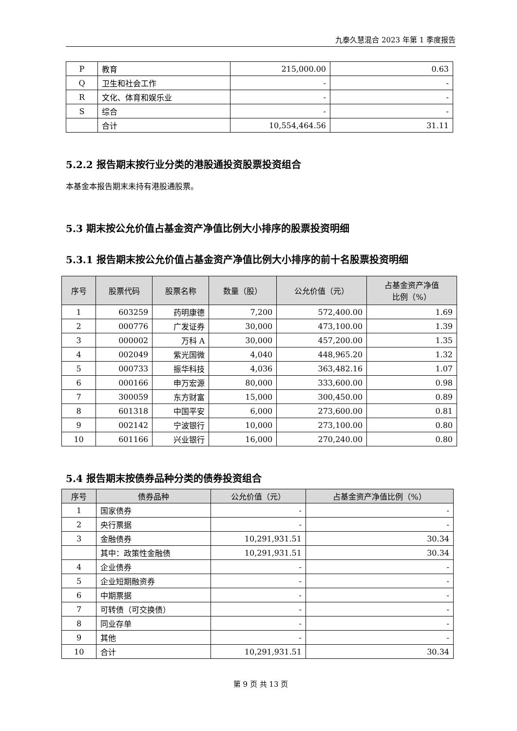九泰久慧混合 2023 年第 1 季度报告
| P | 教育 | 215,000.00 | 0.63 |
| Q | 卫生和社会工作 | - | - |
| R | 文化、体育和娱乐业 | - | - |
| S | 综合 | - | - |
| | 合计 | 10,554,464.56 | 31.11 |
5.2.2 报告期末按行业分类的港股通投资股票投资组合
本基金本报告期末未持有港股通股票。
5.3 期末按公允价值占基金资产净值比例大小排序的股票投资明细
5.3.1 报告期末按公允价值占基金资产净值比例大小排序的前十名股票投资明细
| 序号 | 股票代码 | 股票名称 | 数量（股） | 公允价值（元） | 占基金资产净值 比例（%） |
| --- | --- | --- | --- | --- | --- |
| 1 | 603259 | 药明康德 | 7,200 | 572,400.00 | 1.69 |
| 2 | 000776 | 广发证券 | 30,000 | 473,100.00 | 1.39 |
| 3 | 000002 | 万科 A | 30,000 | 457,200.00 | 1.35 |
| 4 | 002049 | 紫光国微 | 4,040 | 448,965.20 | 1.32 |
| 5 | 000733 | 振华科技 | 4,036 | 363,482.16 | 1.07 |
| 6 | 000166 | 申万宏源 | 80,000 | 333,600.00 | 0.98 |
| 7 | 300059 | 东方财富 | 15,000 | 300,450.00 | 0.89 |
| 8 | 601318 | 中国平安 | 6,000 | 273,600.00 | 0.81 |
| 9 | 002142 | 宁波银行 | 10,000 | 273,100.00 | 0.80 |
| 10 | 601166 | 兴业银行 | 16,000 | 270,240.00 | 0.80 |
5.4 报告期末按债券品种分类的债券投资组合
| 序号 | 债券品种 | 公允价值（元） | 占基金资产净值比例（%） |
| --- | --- | --- | --- |
| 1 | 国家债券 | - | - |
| 2 | 央行票据 | - | - |
| 3 | 金融债券 | 10,291,931.51 | 30.34 |
| | 其中：政策性金融债 | 10,291,931.51 | 30.34 |
| 4 | 企业债券 | - | - |
| 5 | 企业短期融资券 | - | - |
| 6 | 中期票据 | - | - |
| 7 | 可转债（可交换债） | - | - |
| 8 | 同业存单 | - | - |
| 9 | 其他 | - | - |
| 10 | 合计 | 10,291,931.51 | 30.34 |
第 9 页 共 13 页